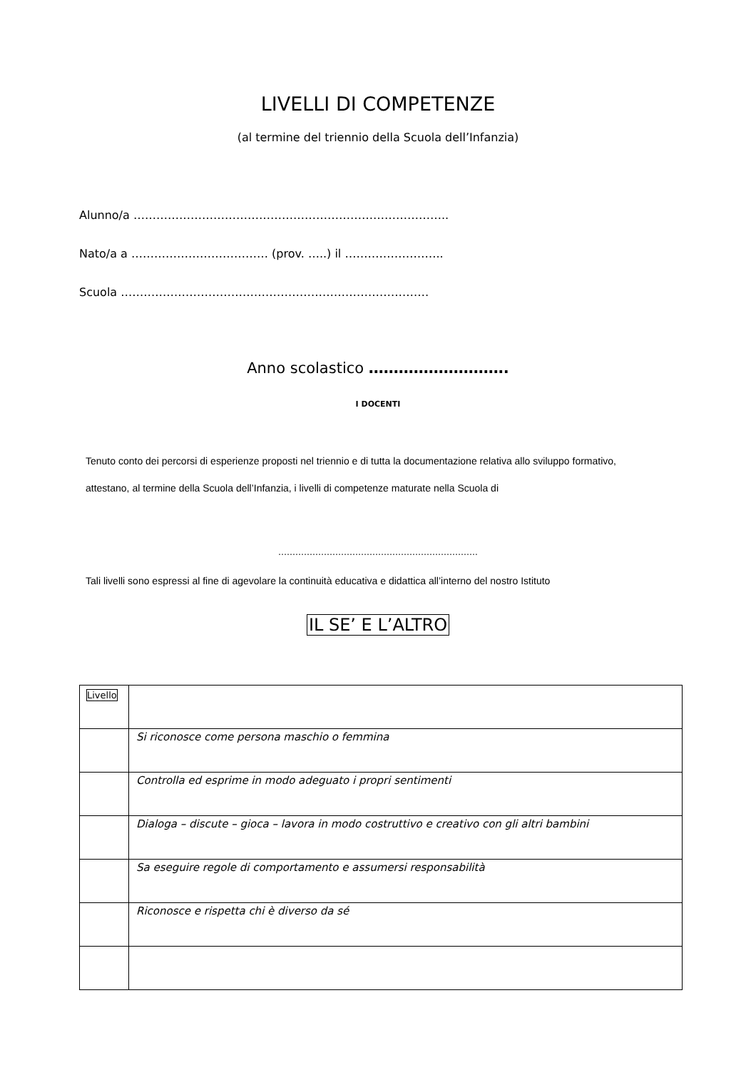LIVELLI DI COMPETENZE
(al termine del triennio della Scuola dell’Infanzia)
Alunno/a ………………………………………………………………………..
Nato/a a ……………………………… (prov. …..) il ……………………..
Scuola ………………………………………………………………………
Anno scolastico ……………………….
I DOCENTI
Tenuto conto dei percorsi di esperienze proposti nel triennio e di tutta la documentazione relativa allo sviluppo formativo,
attestano, al termine della Scuola dell’Infanzia, i livelli di competenze maturate nella Scuola di
…………………………………………………………….
Tali livelli sono espressi al fine di agevolare la continuità educativa e didattica all’interno del nostro Istituto
IL SE’ E L’ALTRO
| Livello | |
| | Si riconosce come persona maschio o femmina |
| | Controlla ed esprime in modo adeguato i propri sentimenti |
| | Dialoga – discute – gioca – lavora in modo costruttivo e creativo con gli altri bambini |
| | Sa eseguire regole di comportamento e assumersi responsabilità |
| | Riconosce e rispetta chi è diverso da sé |